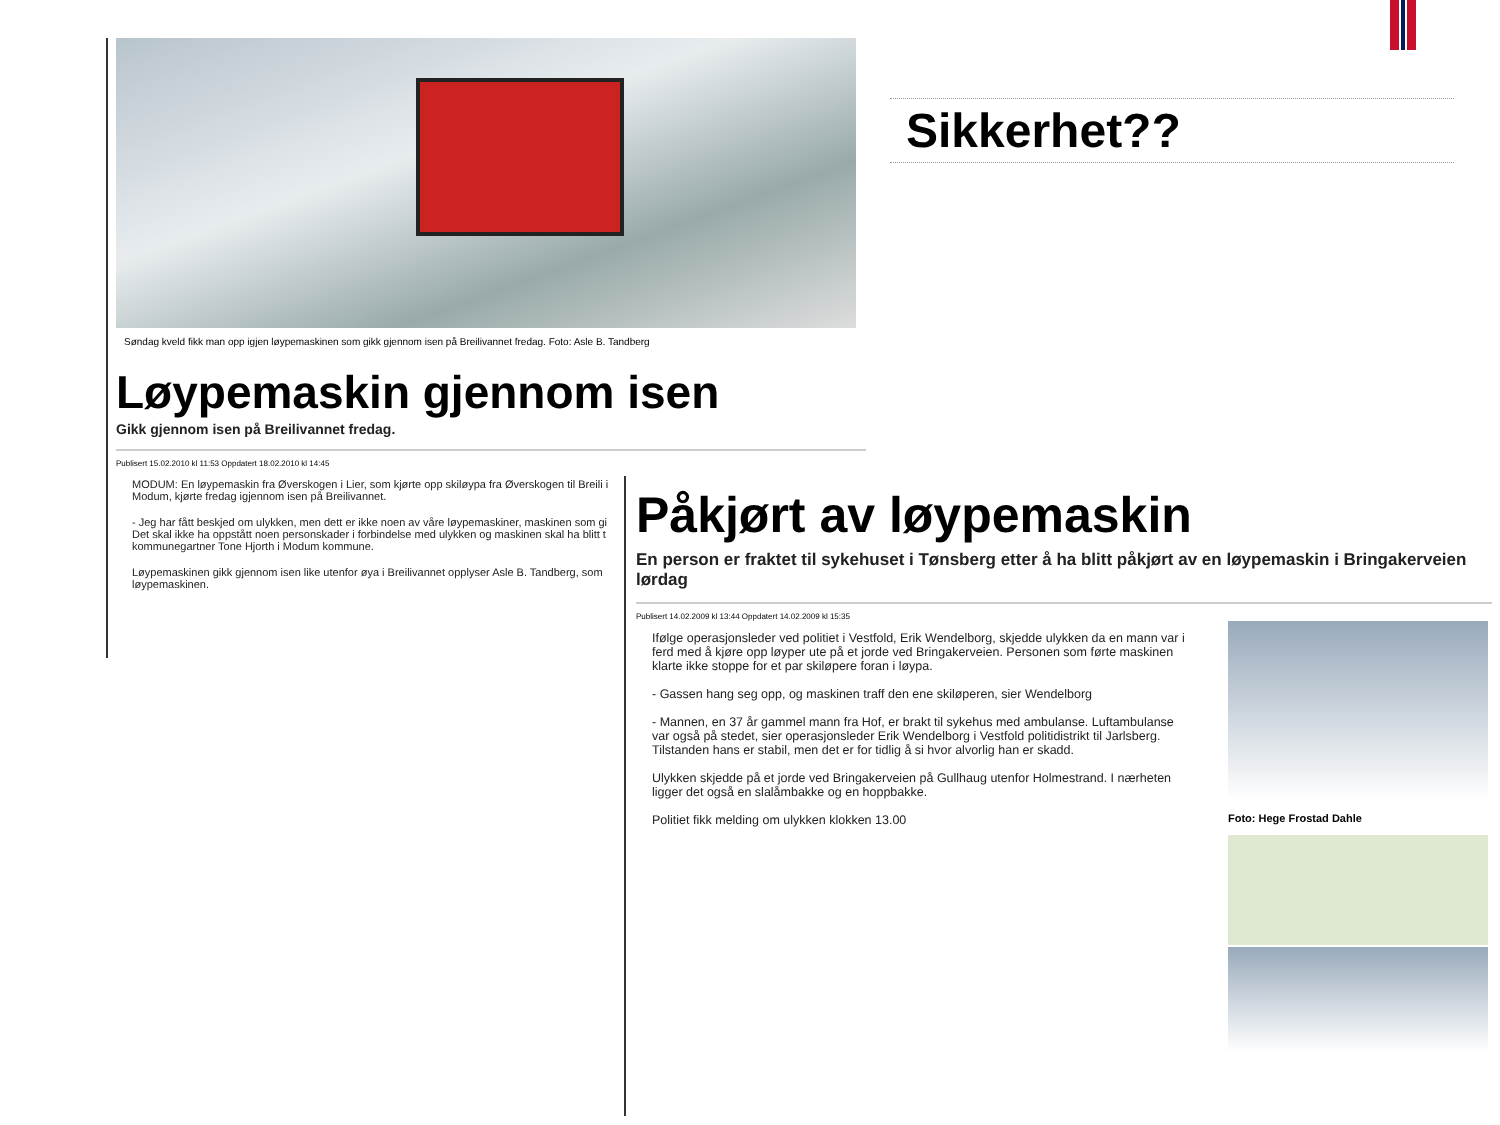Sikkerhet??
Søndag kveld fikk man opp igjen løypemaskinen som gikk gjennom isen på Breilivannet fredag. Foto: Asle B. Tandberg
Løypemaskin gjennom isen
Gikk gjennom isen på Breilivannet fredag.
Publisert 15.02.2010 kl 11:53 Oppdatert 18.02.2010 kl 14:45
MODUM: En løypemaskin fra Øverskogen i Lier, som kjørte opp skiløypa fra Øverskogen til Breili i Modum, kjørte fredag igjennom isen på Breilivannet.
- Jeg har fått beskjed om ulykken, men dett er ikke noen av våre løypemaskiner, maskinen som gi Det skal ikke ha oppstått noen personskader i forbindelse med ulykken og maskinen skal ha blitt t kommunegartner Tone Hjorth i Modum kommune.
Løypemaskinen gikk gjennom isen like utenfor øya i Breilivannet opplyser Asle B. Tandberg, som løypemaskinen.
Påkjørt av løypemaskin
En person er fraktet til sykehuset i Tønsberg etter å ha blitt påkjørt av en løypemaskin i Bringakerveien lørdag
Publisert 14.02.2009 kl 13:44 Oppdatert 14.02.2009 kl 15:35
Ifølge operasjonsleder ved politiet i Vestfold, Erik Wendelborg, skjedde ulykken da en mann var i ferd med å kjøre opp løyper ute på et jorde ved Bringakerveien. Personen som førte maskinen klarte ikke stoppe for et par skiløpere foran i løypa.
- Gassen hang seg opp, og maskinen traff den ene skiløperen, sier Wendelborg
- Mannen, en 37 år gammel mann fra Hof, er brakt til sykehus med ambulanse. Luftambulanse var også på stedet, sier operasjonsleder Erik Wendelborg i Vestfold politidistrikt til Jarlsberg. Tilstanden hans er stabil, men det er for tidlig å si hvor alvorlig han er skadd.
Ulykken skjedde på et jorde ved Bringakerveien på Gullhaug utenfor Holmestrand. I nærheten ligger det også en slalåmbakke og en hoppbakke.
Politiet fikk melding om ulykken klokken 13.00
Foto: Hege Frostad Dahle